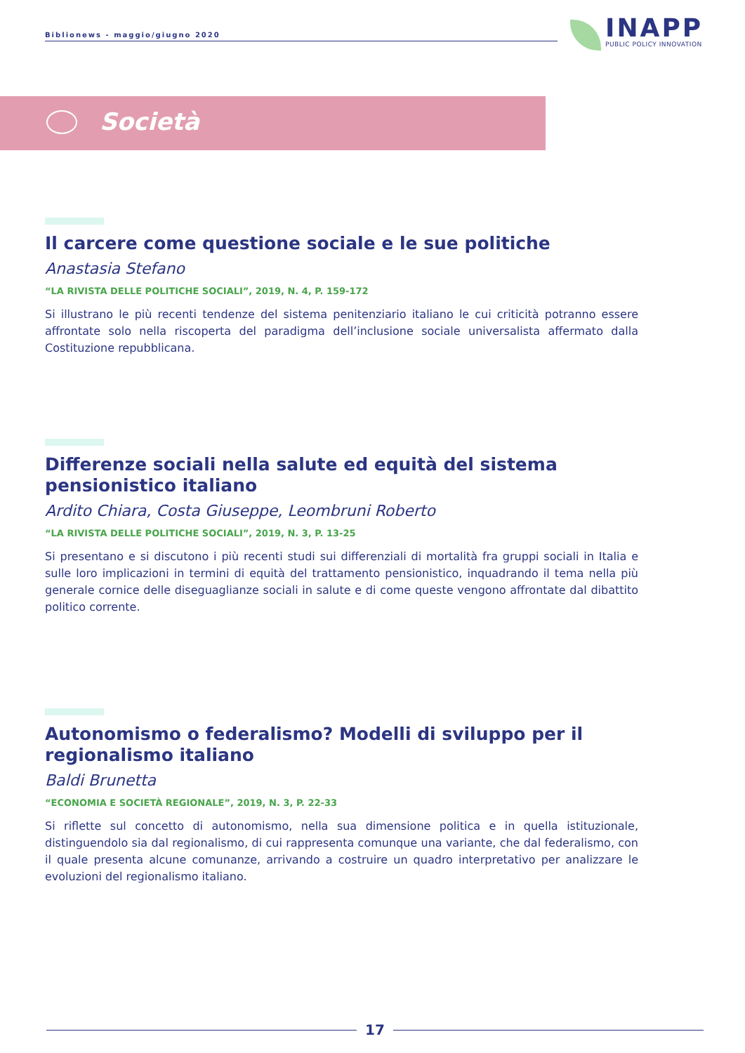Biblionews - maggio/giugno 2020
INAPP
PUBLIC POLICY INNOVATION
Società
Il carcere come questione sociale e le sue politiche
Anastasia Stefano
“LA RIVISTA DELLE POLITICHE SOCIALI”, 2019, N. 4, P. 159-172
Si illustrano le più recenti tendenze del sistema penitenziario italiano le cui criticità potranno essere affrontate solo nella riscoperta del paradigma dell’inclusione sociale universalista affermato dalla Costituzione repubblicana.
Differenze sociali nella salute ed equità del sistema pensionistico italiano
Ardito Chiara, Costa Giuseppe, Leombruni Roberto
“LA RIVISTA DELLE POLITICHE SOCIALI”, 2019, N. 3, P. 13-25
Si presentano e si discutono i più recenti studi sui differenziali di mortalità fra gruppi sociali in Italia e sulle loro implicazioni in termini di equità del trattamento pensionistico, inquadrando il tema nella più generale cornice delle diseguaglianze sociali in salute e di come queste vengono affrontate dal dibattito politico corrente.
Autonomismo o federalismo? Modelli di sviluppo per il regionalismo italiano
Baldi Brunetta
“ECONOMIA E SOCIETÀ REGIONALE”, 2019, N. 3, P. 22-33
Si riflette sul concetto di autonomismo, nella sua dimensione politica e in quella istituzionale, distinguendolo sia dal regionalismo, di cui rappresenta comunque una variante, che dal federalismo, con il quale presenta alcune comunanze, arrivando a costruire un quadro interpretativo per analizzare le evoluzioni del regionalismo italiano.
17